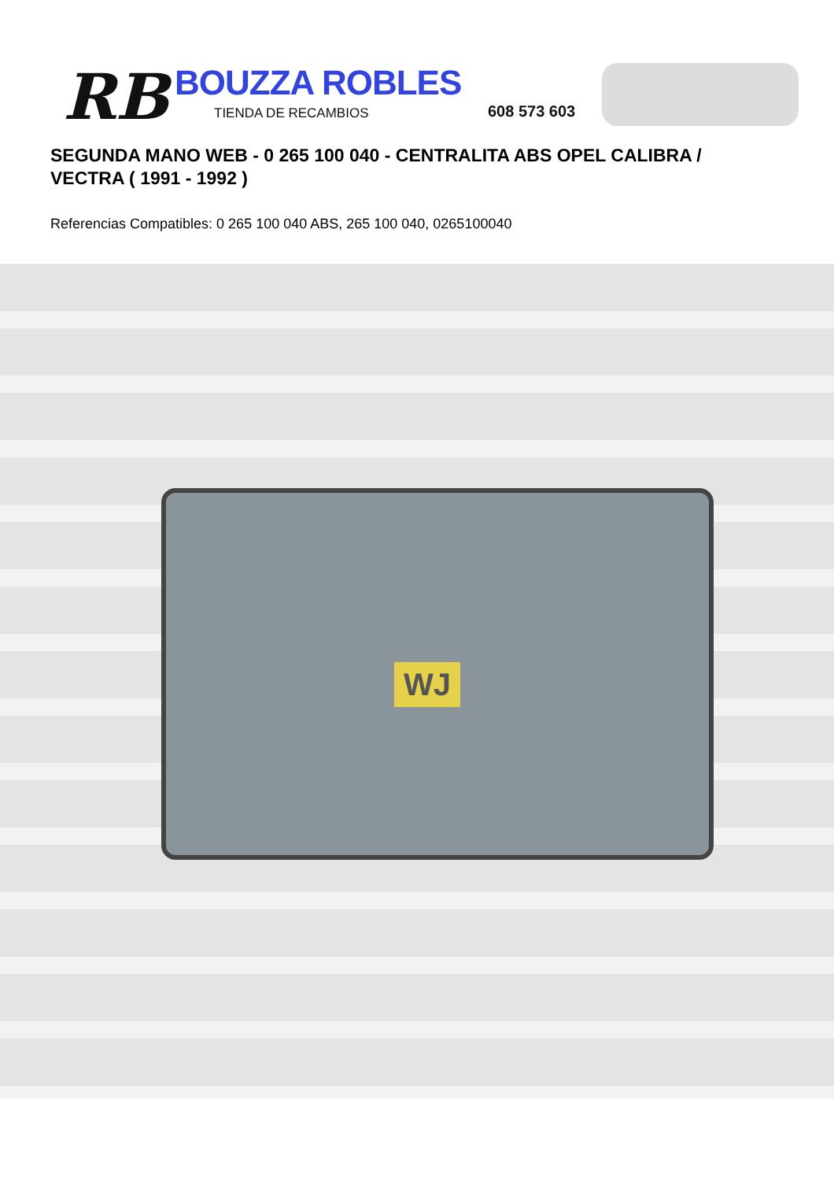RB BOUZZA ROBLES
TIENDA DE RECAMBIOS 608 573 603
SEGUNDA MANO WEB - 0 265 100 040 - CENTRALITA ABS OPEL CALIBRA / VECTRA ( 1991 - 1992 )
Referencias Compatibles: 0 265 100 040 ABS, 265 100 040, 0265100040
WJ